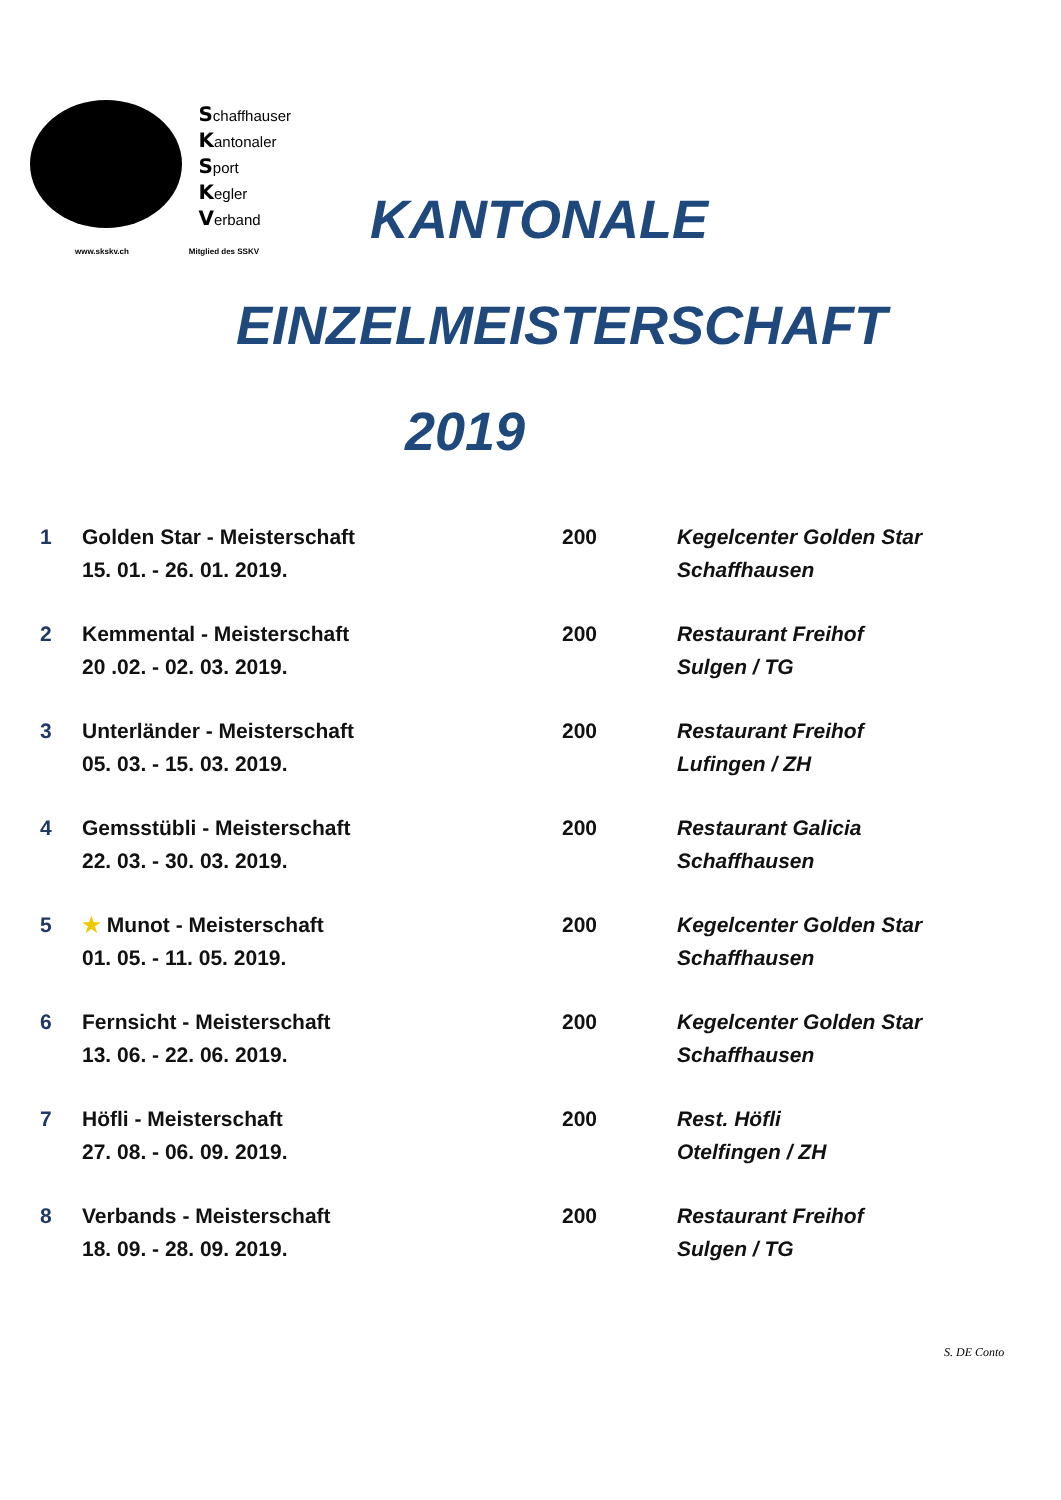Schaffhauser
Kantonaler
Sport
Kegler
Verband
www.skskv.ch Mitglied des SSKV
KANTONALE
EINZELMEISTERSCHAFT
2019
| 1 | Golden Star - Meisterschaft 15. 01. - 26. 01. 2019. | 200 | Kegelcenter Golden Star Schaffhausen |
| 2 | Kemmental - Meisterschaft 20 .02. - 02. 03. 2019. | 200 | Restaurant Freihof Sulgen / TG |
| 3 | Unterländer - Meisterschaft 05. 03. - 15. 03. 2019. | 200 | Restaurant Freihof Lufingen / ZH |
| 4 | Gemsstübli - Meisterschaft 22. 03. - 30. 03. 2019. | 200 | Restaurant Galicia Schaffhausen |
| 5 | ★ Munot - Meisterschaft 01. 05. - 11. 05. 2019. | 200 | Kegelcenter Golden Star Schaffhausen |
| 6 | Fernsicht - Meisterschaft 13. 06. - 22. 06. 2019. | 200 | Kegelcenter Golden Star Schaffhausen |
| 7 | Höfli - Meisterschaft 27. 08. - 06. 09. 2019. | 200 | Rest. Höfli Otelfingen / ZH |
| 8 | Verbands - Meisterschaft 18. 09. - 28. 09. 2019. | 200 | Restaurant Freihof Sulgen / TG |
S. DE Conto